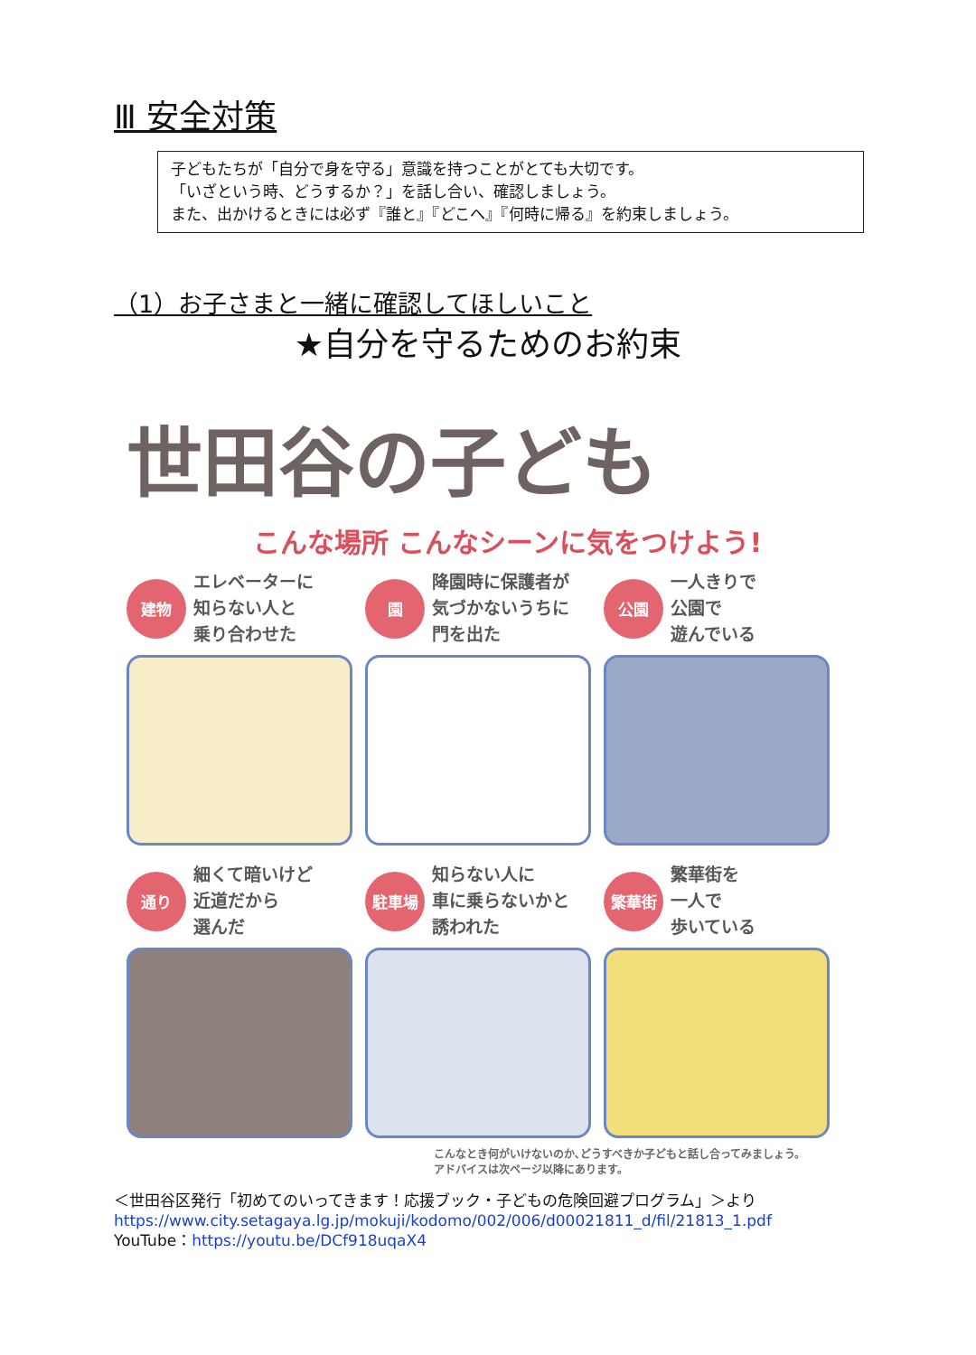Ⅲ 安全対策
子どもたちが「自分で身を守る」意識を持つことがとても大切です。
「いざという時、どうするか？」を話し合い、確認しましょう。
また、出かけるときには必ず『誰と』『どこへ』『何時に帰る』を約束しましょう。
（1）お子さまと一緒に確認してほしいこと
★自分を守るためのお約束
世田谷の子ども
こんな場所 こんなシーンに気をつけよう!
建物
エレベーターに
知らない人と
乗り合わせた
園
降園時に保護者が
気づかないうちに
門を出た
公園
一人きりで
公園で
遊んでいる
通り
細くて暗いけど
近道だから
選んだ
駐車場
知らない人に
車に乗らないかと
誘われた
繁華街
繁華街を
一人で
歩いている
こんなとき何がいけないのか､どうすべきか子どもと話し合ってみましょう。
アドバイスは次ページ以降にあります。
＜世田谷区発行「初めてのいってきます！応援ブック・子どもの危険回避プログラム」＞より
https://www.city.setagaya.lg.jp/mokuji/kodomo/002/006/d00021811_d/fil/21813_1.pdf
YouTube：https://youtu.be/DCf918uqaX4